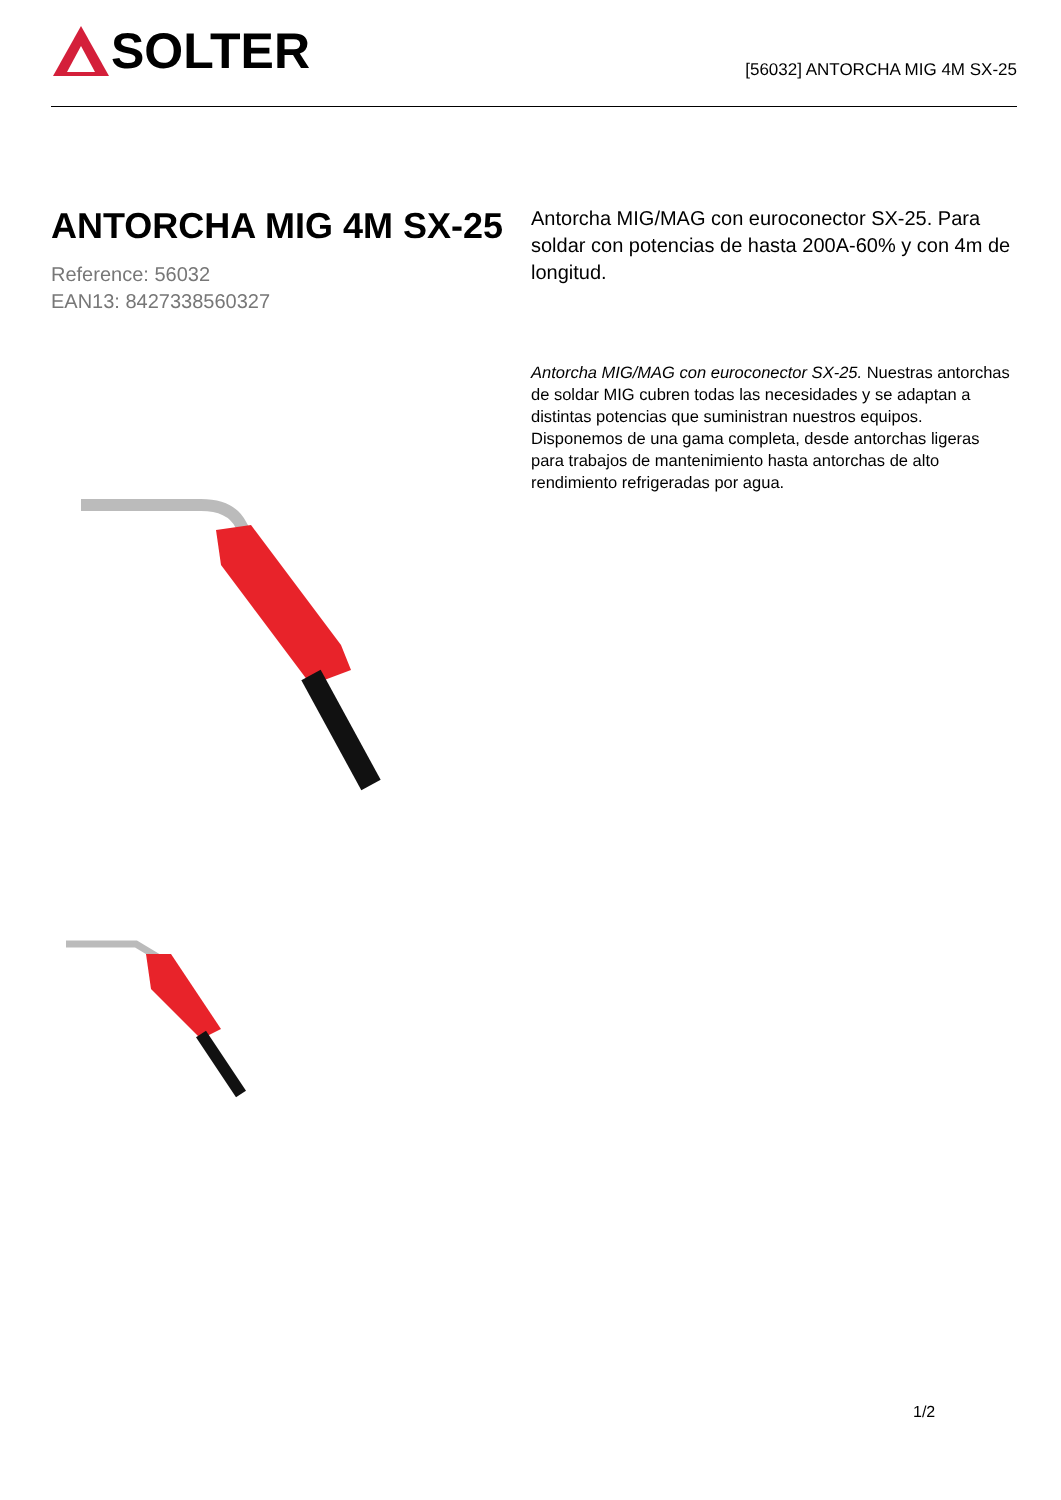SOLTER
[56032] ANTORCHA MIG 4M SX-25
ANTORCHA MIG 4M SX-25
Reference: 56032
EAN13: 8427338560327
Antorcha MIG/MAG con euroconector SX-25. Para soldar con potencias de hasta 200A-60% y con 4m de longitud.
Antorcha MIG/MAG con euroconector SX-25. Nuestras antorchas de soldar MIG cubren todas las necesidades y se adaptan a distintas potencias que suministran nuestros equipos. Disponemos de una gama completa, desde antorchas ligeras para trabajos de mantenimiento hasta antorchas de alto rendimiento refrigeradas por agua.
1/2